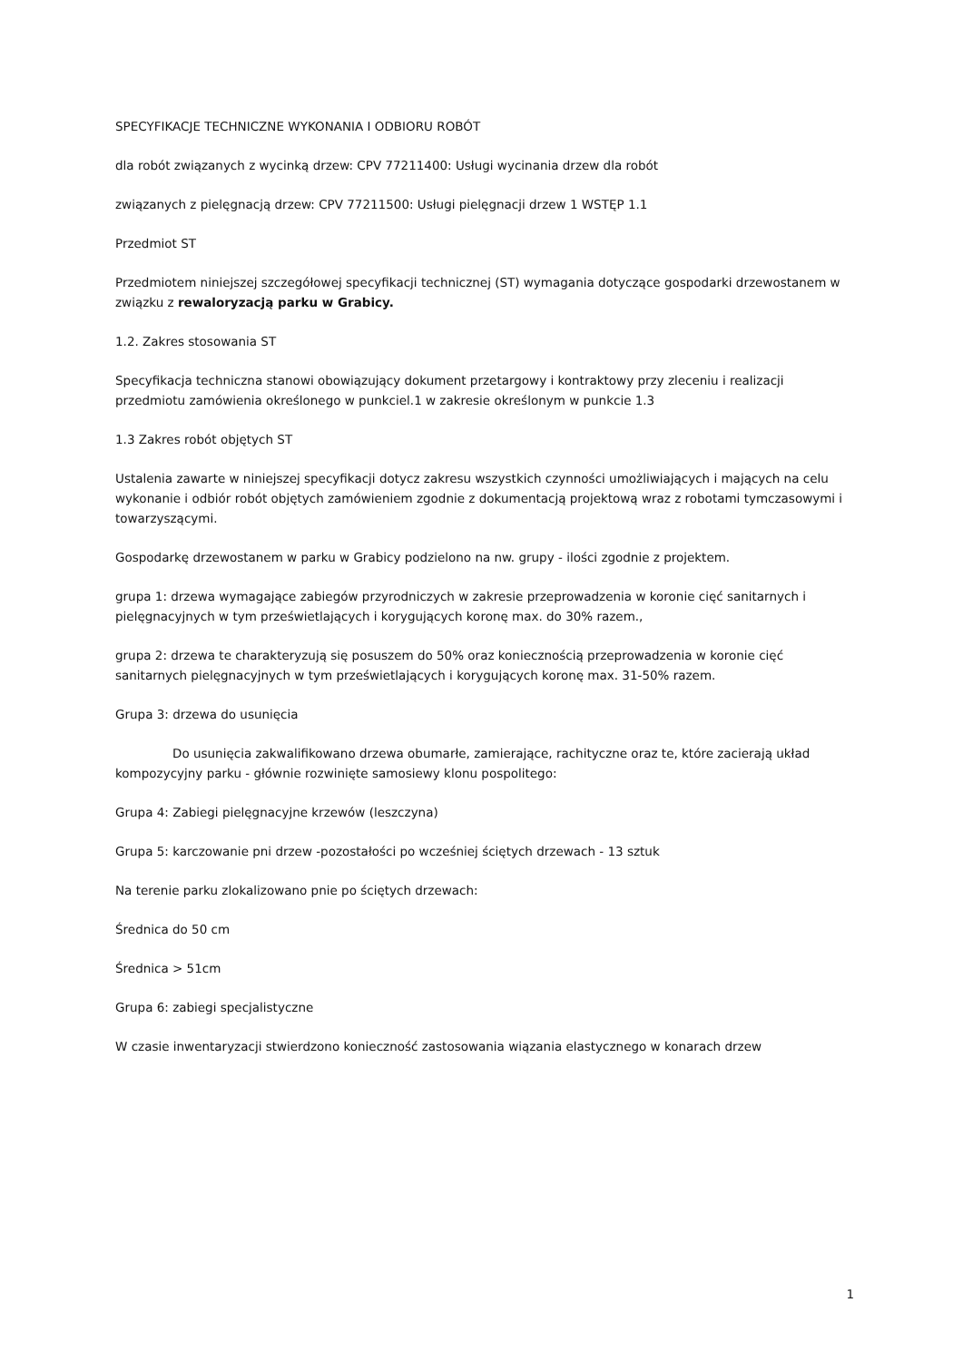SPECYFIKACJE TECHNICZNE WYKONANIA I ODBIORU ROBÓT
dla robót związanych z wycinką drzew: CPV 77211400: Usługi wycinania drzew dla robót
związanych z pielęgnacją drzew: CPV 77211500: Usługi pielęgnacji drzew 1 WSTĘP 1.1
Przedmiot ST
Przedmiotem niniejszej szczegółowej specyfikacji technicznej (ST) wymagania dotyczące gospodarki drzewostanem w związku z rewaloryzacją parku w Grabicy.
1.2. Zakres stosowania ST
Specyfikacja techniczna stanowi obowiązujący dokument przetargowy i kontraktowy przy zleceniu i realizacji przedmiotu zamówienia określonego w punkciel.1 w zakresie określonym w punkcie 1.3
1.3 Zakres robót objętych ST
Ustalenia zawarte w niniejszej specyfikacji dotycz zakresu wszystkich czynności umożliwiających i mających na celu wykonanie i odbiór robót objętych zamówieniem zgodnie z dokumentacją projektową wraz z robotami tymczasowymi i towarzyszącymi.
Gospodarkę drzewostanem w parku w Grabicy podzielono na nw. grupy - ilości zgodnie z projektem.
grupa 1: drzewa wymagające zabiegów przyrodniczych w zakresie przeprowadzenia w koronie cięć sanitarnych i pielęgnacyjnych w tym prześwietlających i korygujących koronę max. do 30% razem.,
grupa 2: drzewa te charakteryzują się posuszem do 50% oraz koniecznością przeprowadzenia w koronie cięć sanitarnych pielęgnacyjnych w tym prześwietlających i korygujących koronę max. 31-50% razem.
Grupa 3: drzewa do usunięcia
Do usunięcia zakwalifikowano drzewa obumarłe, zamierające, rachityczne oraz te, które zacierają układ kompozycyjny parku - głównie rozwinięte samosiewy klonu pospolitego:
Grupa 4: Zabiegi pielęgnacyjne krzewów (leszczyna)
Grupa 5: karczowanie pni drzew -pozostałości po wcześniej ściętych drzewach - 13 sztuk
Na terenie parku zlokalizowano pnie po ściętych drzewach:
Średnica do 50 cm
Średnica > 51cm
Grupa 6: zabiegi specjalistyczne
W czasie inwentaryzacji stwierdzono konieczność zastosowania wiązania elastycznego w konarach drzew
1